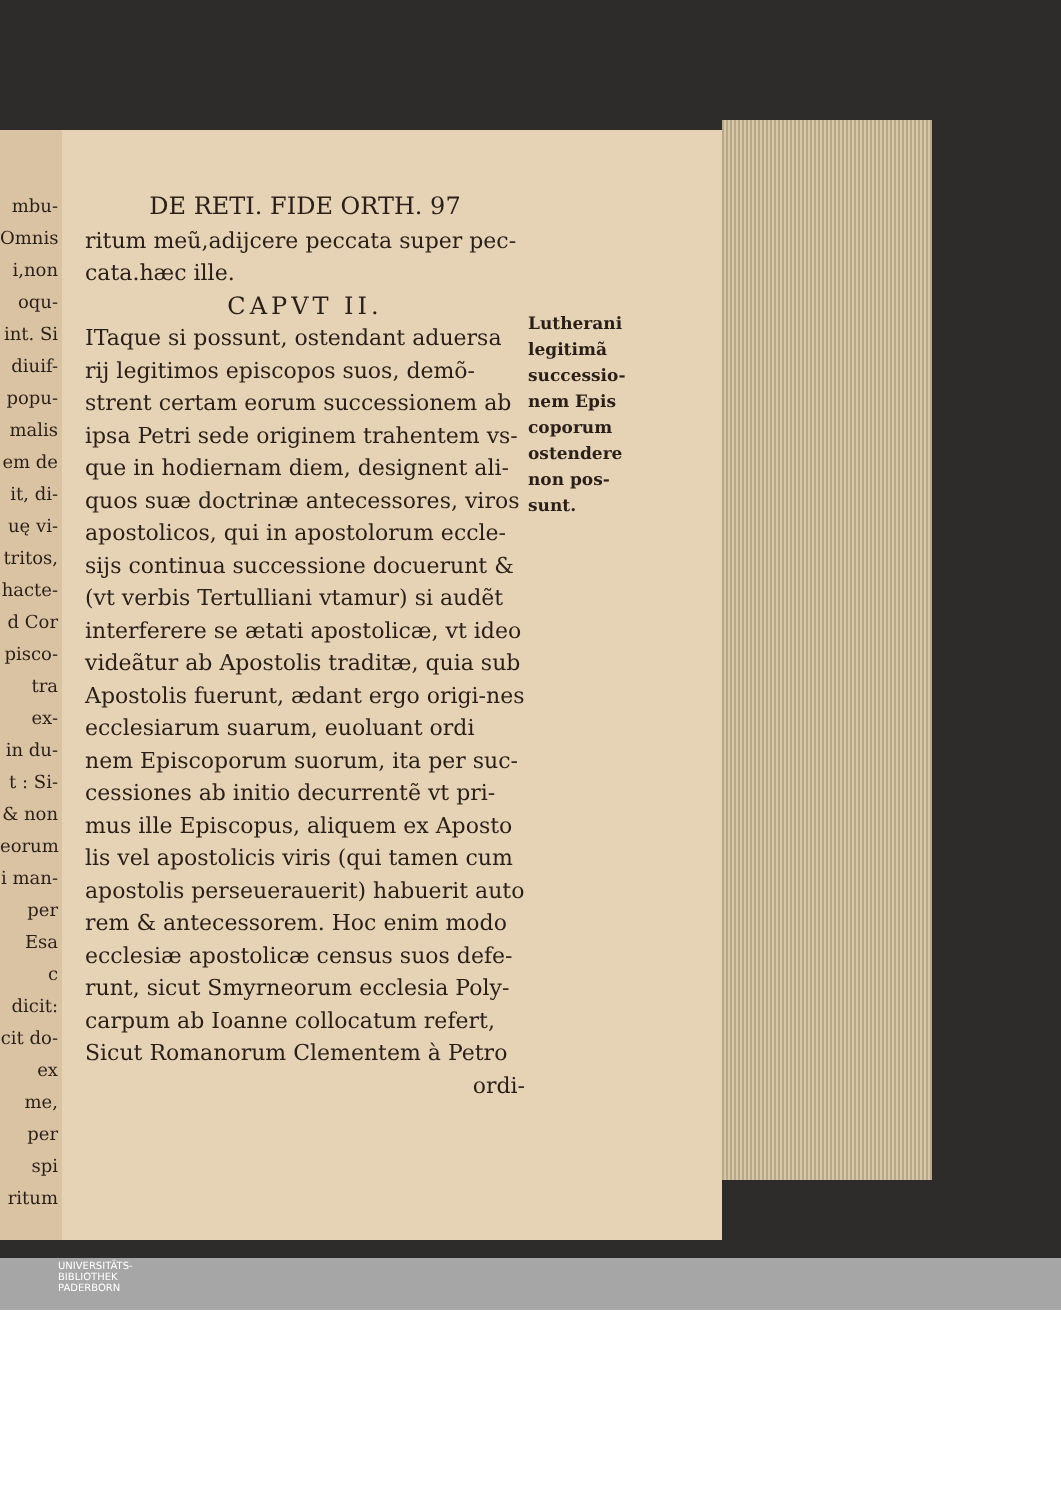mbu-
Omnis
i,non
oqu-
int. Si
diuif-
popu-
malis
em de
it, di-
uę vi-
tritos,
hacte-
d Cor
pisco-
tra ex-
in du-
t : Si-
& non
eorum
i man-
per Esa
c dicit:
cit do-
ex me,
per spi
ritum
DE RETI. FIDE ORTH. 97
ritum meũ,adijcere peccata super pec-
cata.hæc ille.
CAPVT II.
ITaque si possunt, ostendant aduersa rij legitimos episcopos suos, demõ-strent certam eorum successionem ab ipsa Petri sede originem trahentem vs-que in hodiernam diem, designent ali-quos suæ doctrinæ antecessores, viros apostolicos, qui in apostolorum eccle-sijs continua successione docuerunt & (vt verbis Tertulliani vtamur) si audẽt interferere se ætati apostolicæ, vt ideo videãtur ab Apostolis traditæ, quia sub Apostolis fuerunt, ædant ergo origi-nes ecclesiarum suarum, euoluant ordi nem Episcoporum suorum, ita per suc-cessiones ab initio decurrentẽ vt pri-mus ille Episcopus, aliquem ex Aposto lis vel apostolicis viris (qui tamen cum apostolis perseuerauerit) habuerit auto rem & antecessorem. Hoc enim modo ecclesiæ apostolicæ census suos defe-runt, sicut Smyrneorum ecclesia Poly-carpum ab Ioanne collocatum refert, Sicut Romanorum Clementem à Petro
ordi-
Lutherani legitimã successio-nem Epis coporum ostendere non pos-sunt.
UNIVERSITÄTS-
BIBLIOTHEK
PADERBORN